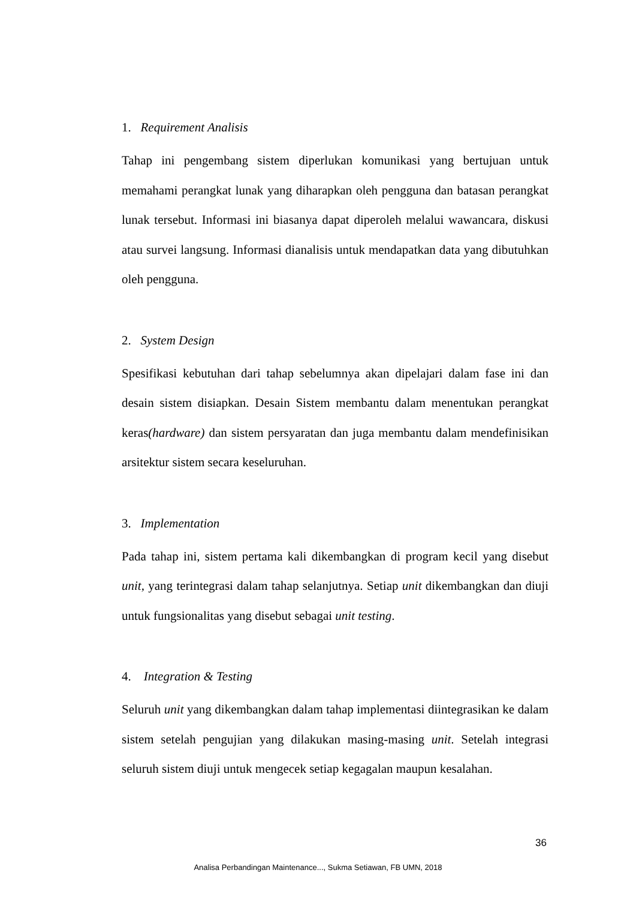1. Requirement Analisis
Tahap ini pengembang sistem diperlukan komunikasi yang bertujuan untuk memahami perangkat lunak yang diharapkan oleh pengguna dan batasan perangkat lunak tersebut. Informasi ini biasanya dapat diperoleh melalui wawancara, diskusi atau survei langsung. Informasi dianalisis untuk mendapatkan data yang dibutuhkan oleh pengguna.
2. System Design
Spesifikasi kebutuhan dari tahap sebelumnya akan dipelajari dalam fase ini dan desain sistem disiapkan. Desain Sistem membantu dalam menentukan perangkat keras(hardware) dan sistem persyaratan dan juga membantu dalam mendefinisikan arsitektur sistem secara keseluruhan.
3. Implementation
Pada tahap ini, sistem pertama kali dikembangkan di program kecil yang disebut unit, yang terintegrasi dalam tahap selanjutnya. Setiap unit dikembangkan dan diuji untuk fungsionalitas yang disebut sebagai unit testing.
4. Integration & Testing
Seluruh unit yang dikembangkan dalam tahap implementasi diintegrasikan ke dalam sistem setelah pengujian yang dilakukan masing-masing unit. Setelah integrasi seluruh sistem diuji untuk mengecek setiap kegagalan maupun kesalahan.
36
Analisa Perbandingan Maintenance..., Sukma Setiawan, FB UMN, 2018